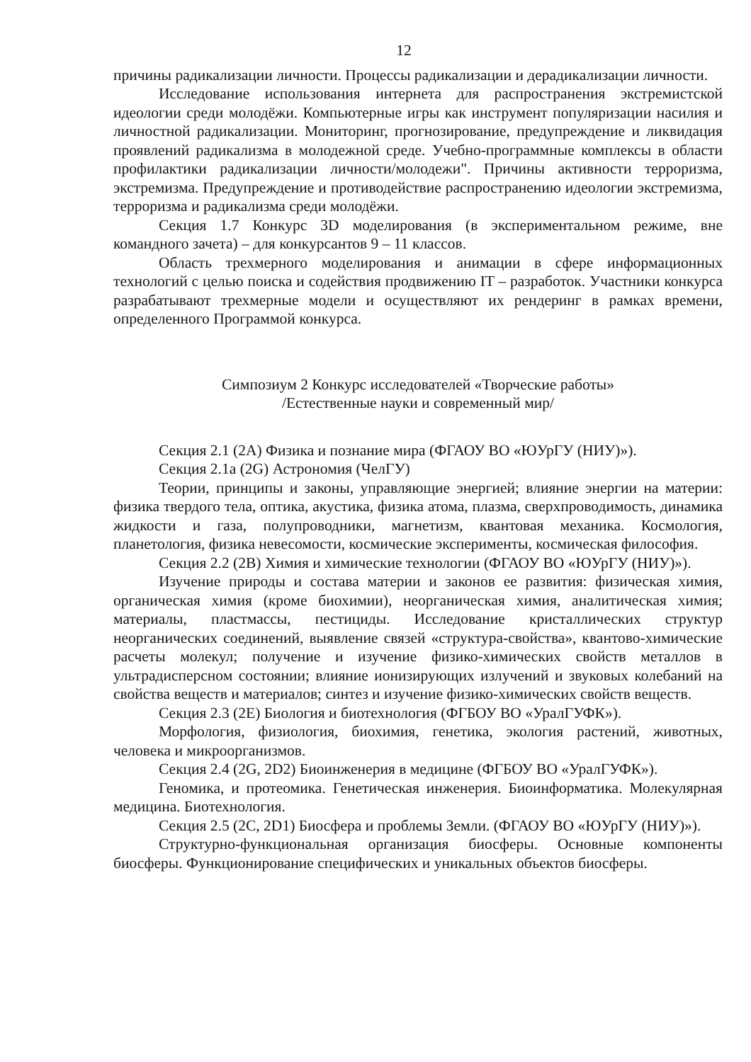12
причины радикализации личности. Процессы радикализации и дерадикализации личности.
Исследование использования интернета для распространения экстремистской идеологии среди молодёжи. Компьютерные игры как инструмент популяризации насилия и личностной радикализации. Мониторинг, прогнозирование, предупреждение и ликвидация проявлений радикализма в молодежной среде. Учебно-программные комплексы в области профилактики радикализации личности/молодежи". Причины активности терроризма, экстремизма. Предупреждение и противодействие распространению идеологии экстремизма, терроризма и радикализма среди молодёжи.
Секция 1.7 Конкурс 3D моделирования (в экспериментальном режиме, вне командного зачета) – для конкурсантов 9 – 11 классов.
Область трехмерного моделирования и анимации в сфере информационных технологий с целью поиска и содействия продвижению IT – разработок. Участники конкурса разрабатывают трехмерные модели и осуществляют их рендеринг в рамках времени, определенного Программой конкурса.
Симпозиум 2 Конкурс исследователей «Творческие работы»
/Естественные науки и современный мир/
Секция 2.1 (2А) Физика и познание мира (ФГАОУ ВО «ЮУрГУ (НИУ)»).
Секция 2.1а (2G) Астрономия (ЧелГУ)
Теории, принципы и законы, управляющие энергией; влияние энергии на материи: физика твердого тела, оптика, акустика, физика атома, плазма, сверхпроводимость, динамика жидкости и газа, полупроводники, магнетизм, квантовая механика. Космология, планетология, физика невесомости, космические эксперименты, космическая философия.
Секция 2.2 (2В) Химия и химические технологии (ФГАОУ ВО «ЮУрГУ (НИУ)»).
Изучение природы и состава материи и законов ее развития: физическая химия, органическая химия (кроме биохимии), неорганическая химия, аналитическая химия; материалы, пластмассы, пестициды. Исследование кристаллических структур неорганических соединений, выявление связей «структура-свойства», квантово-химические расчеты молекул; получение и изучение физико-химических свойств металлов в ультрадисперсном состоянии; влияние ионизирующих излучений и звуковых колебаний на свойства веществ и материалов; синтез и изучение физико-химических свойств веществ.
Секция 2.3 (2Е) Биология и биотехнология (ФГБОУ ВО «УралГУФК»).
Морфология, физиология, биохимия, генетика, экология растений, животных, человека и микроорганизмов.
Секция 2.4 (2G, 2D2) Биоинженерия в медицине (ФГБОУ ВО «УралГУФК»).
Геномика, и протеомика. Генетическая инженерия. Биоинформатика. Молекулярная медицина. Биотехнология.
Секция 2.5 (2С, 2D1) Биосфера и проблемы Земли. (ФГАОУ ВО «ЮУрГУ (НИУ)»).
Структурно-функциональная организация биосферы. Основные компоненты биосферы. Функционирование специфических и уникальных объектов биосферы.